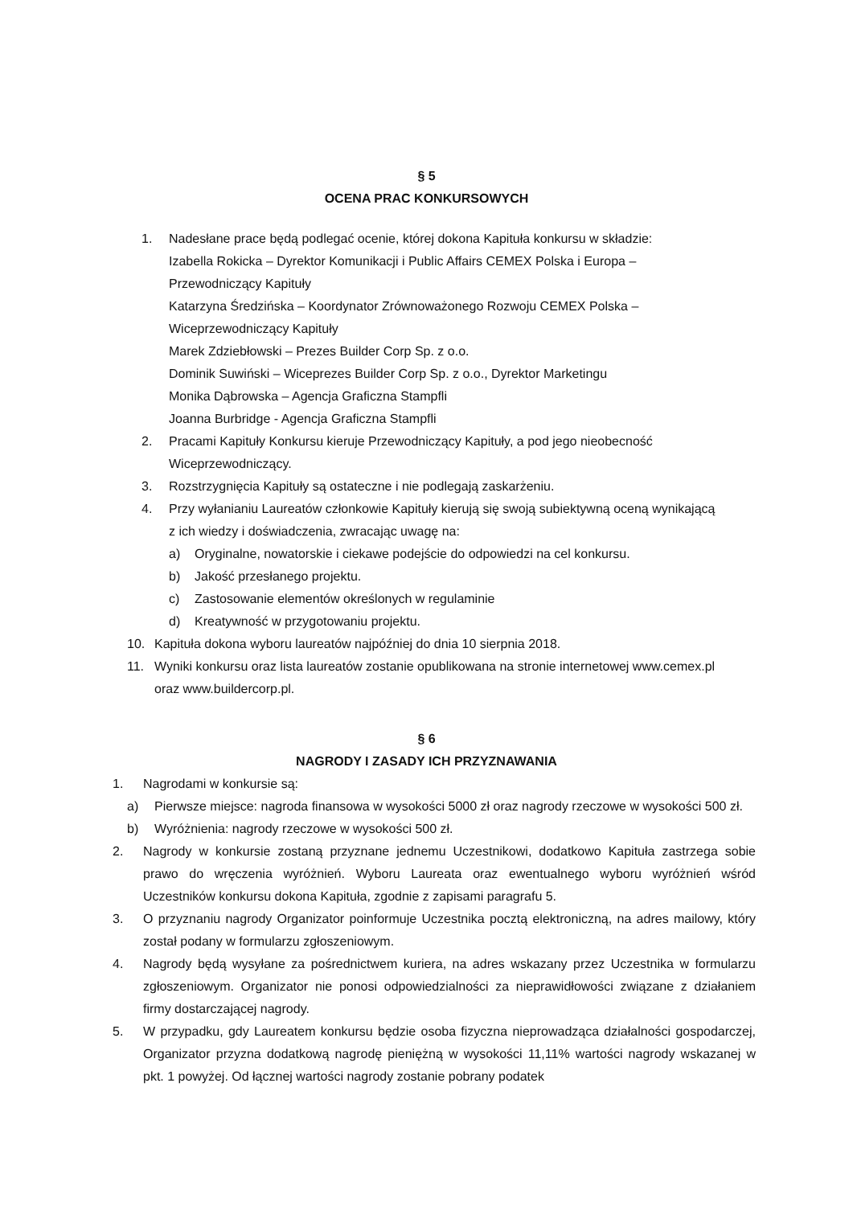§ 5
OCENA PRAC KONKURSOWYCH
1. Nadesłane prace będą podlegać ocenie, której dokona Kapituła konkursu w składzie:
Izabella Rokicka – Dyrektor Komunikacji i Public Affairs CEMEX Polska i Europa – Przewodniczący Kapituły
Katarzyna Średzińska – Koordynator Zrównoważonego Rozwoju CEMEX Polska – Wiceprzewodniczący Kapituły
Marek Zdziebłowski – Prezes Builder Corp Sp. z o.o.
Dominik Suwiński – Wiceprezes Builder Corp Sp. z o.o., Dyrektor Marketingu
Monika Dąbrowska – Agencja Graficzna Stampfli
Joanna Burbridge - Agencja Graficzna Stampfli
2. Pracami Kapituły Konkursu kieruje Przewodniczący Kapituły, a pod jego nieobecność Wiceprzewodniczący.
3. Rozstrzygnięcia Kapituły są ostateczne i nie podlegają zaskarżeniu.
4. Przy wyłanianiu Laureatów członkowie Kapituły kierują się swoją subiektywną oceną wynikającą z ich wiedzy i doświadczenia, zwracając uwagę na:
a) Oryginalne, nowatorskie i ciekawe podejście do odpowiedzi na cel konkursu.
b) Jakość przesłanego projektu.
c) Zastosowanie elementów określonych w regulaminie
d) Kreatywność w przygotowaniu projektu.
10. Kapituła dokona wyboru laureatów najpóźniej do dnia 10 sierpnia 2018.
11. Wyniki konkursu oraz lista laureatów zostanie opublikowana na stronie internetowej www.cemex.pl oraz www.buildercorp.pl.
§ 6
NAGRODY I ZASADY ICH PRZYZNAWANIA
1. Nagrodami w konkursie są:
a) Pierwsze miejsce: nagroda finansowa w wysokości 5000 zł oraz nagrody rzeczowe w wysokości 500 zł.
b) Wyróżnienia: nagrody rzeczowe w wysokości 500 zł.
2. Nagrody w konkursie zostaną przyznane jednemu Uczestnikowi, dodatkowo Kapituła zastrzega sobie prawo do wręczenia wyróżnień. Wyboru Laureata oraz ewentualnego wyboru wyróżnień wśród Uczestników konkursu dokona Kapituła, zgodnie z zapisami paragrafu 5.
3. O przyznaniu nagrody Organizator poinformuje Uczestnika pocztą elektroniczną, na adres mailowy, który został podany w formularzu zgłoszeniowym.
4. Nagrody będą wysyłane za pośrednictwem kuriera, na adres wskazany przez Uczestnika w formularzu zgłoszeniowym. Organizator nie ponosi odpowiedzialności za nieprawidłowości związane z działaniem firmy dostarczającej nagrody.
5. W przypadku, gdy Laureatem konkursu będzie osoba fizyczna nieprowadząca działalności gospodarczej, Organizator przyzna dodatkową nagrodę pieniężną w wysokości 11,11% wartości nagrody wskazanej w pkt. 1 powyżej. Od łącznej wartości nagrody zostanie pobrany podatek